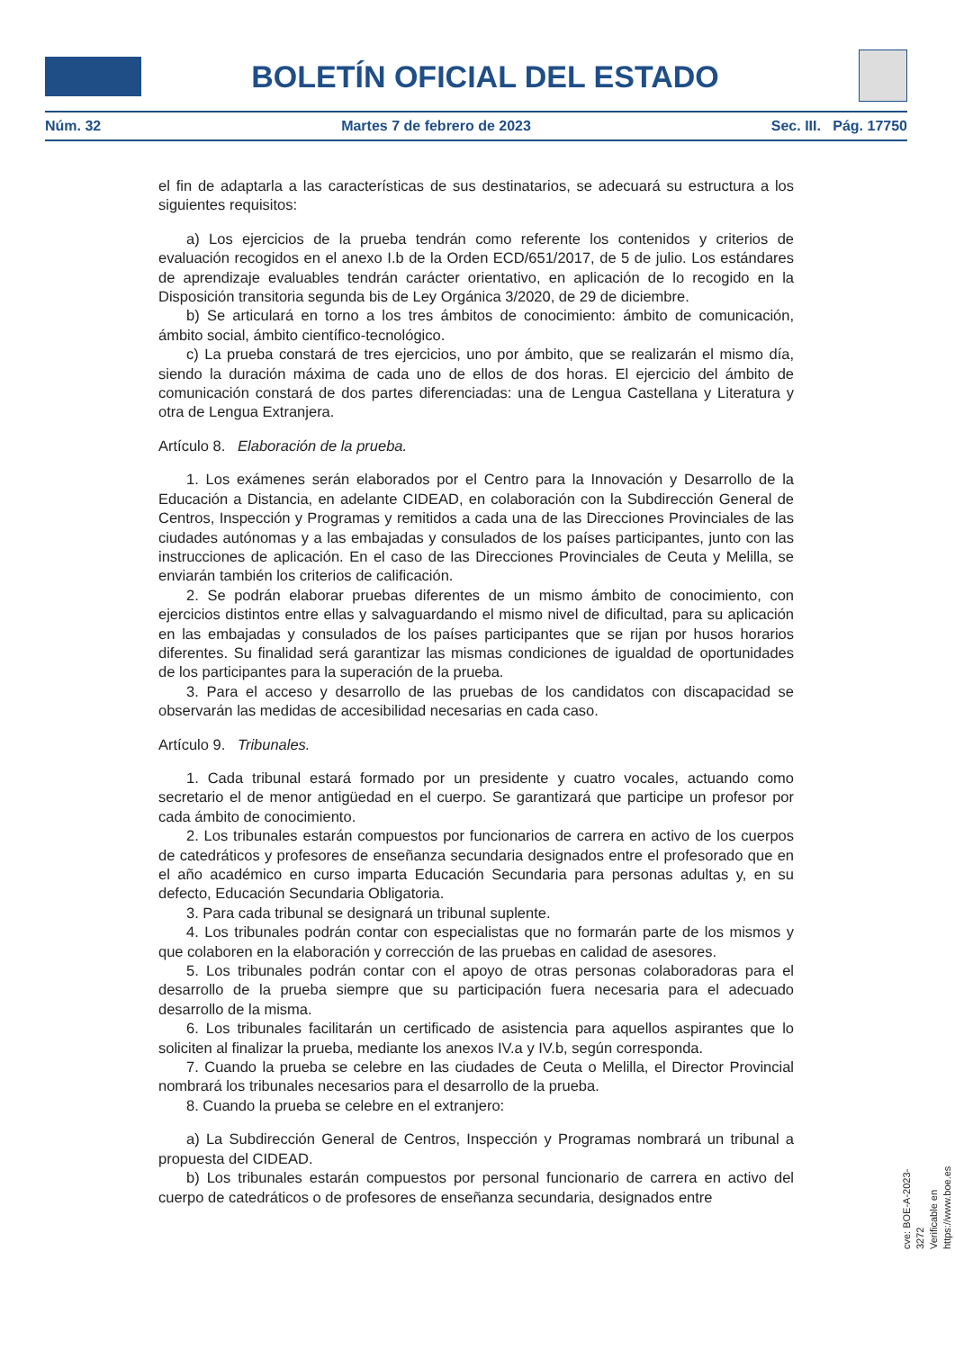BOLETÍN OFICIAL DEL ESTADO
Núm. 32 Martes 7 de febrero de 2023 Sec. III. Pág. 17750
el fin de adaptarla a las características de sus destinatarios, se adecuará su estructura a los siguientes requisitos:
a) Los ejercicios de la prueba tendrán como referente los contenidos y criterios de evaluación recogidos en el anexo I.b de la Orden ECD/651/2017, de 5 de julio. Los estándares de aprendizaje evaluables tendrán carácter orientativo, en aplicación de lo recogido en la Disposición transitoria segunda bis de Ley Orgánica 3/2020, de 29 de diciembre.
b) Se articulará en torno a los tres ámbitos de conocimiento: ámbito de comunicación, ámbito social, ámbito científico-tecnológico.
c) La prueba constará de tres ejercicios, uno por ámbito, que se realizarán el mismo día, siendo la duración máxima de cada uno de ellos de dos horas. El ejercicio del ámbito de comunicación constará de dos partes diferenciadas: una de Lengua Castellana y Literatura y otra de Lengua Extranjera.
Artículo 8. Elaboración de la prueba.
1. Los exámenes serán elaborados por el Centro para la Innovación y Desarrollo de la Educación a Distancia, en adelante CIDEAD, en colaboración con la Subdirección General de Centros, Inspección y Programas y remitidos a cada una de las Direcciones Provinciales de las ciudades autónomas y a las embajadas y consulados de los países participantes, junto con las instrucciones de aplicación. En el caso de las Direcciones Provinciales de Ceuta y Melilla, se enviarán también los criterios de calificación.
2. Se podrán elaborar pruebas diferentes de un mismo ámbito de conocimiento, con ejercicios distintos entre ellas y salvaguardando el mismo nivel de dificultad, para su aplicación en las embajadas y consulados de los países participantes que se rijan por husos horarios diferentes. Su finalidad será garantizar las mismas condiciones de igualdad de oportunidades de los participantes para la superación de la prueba.
3. Para el acceso y desarrollo de las pruebas de los candidatos con discapacidad se observarán las medidas de accesibilidad necesarias en cada caso.
Artículo 9. Tribunales.
1. Cada tribunal estará formado por un presidente y cuatro vocales, actuando como secretario el de menor antigüedad en el cuerpo. Se garantizará que participe un profesor por cada ámbito de conocimiento.
2. Los tribunales estarán compuestos por funcionarios de carrera en activo de los cuerpos de catedráticos y profesores de enseñanza secundaria designados entre el profesorado que en el año académico en curso imparta Educación Secundaria para personas adultas y, en su defecto, Educación Secundaria Obligatoria.
3. Para cada tribunal se designará un tribunal suplente.
4. Los tribunales podrán contar con especialistas que no formarán parte de los mismos y que colaboren en la elaboración y corrección de las pruebas en calidad de asesores.
5. Los tribunales podrán contar con el apoyo de otras personas colaboradoras para el desarrollo de la prueba siempre que su participación fuera necesaria para el adecuado desarrollo de la misma.
6. Los tribunales facilitarán un certificado de asistencia para aquellos aspirantes que lo soliciten al finalizar la prueba, mediante los anexos IV.a y IV.b, según corresponda.
7. Cuando la prueba se celebre en las ciudades de Ceuta o Melilla, el Director Provincial nombrará los tribunales necesarios para el desarrollo de la prueba.
8. Cuando la prueba se celebre en el extranjero:
a) La Subdirección General de Centros, Inspección y Programas nombrará un tribunal a propuesta del CIDEAD.
b) Los tribunales estarán compuestos por personal funcionario de carrera en activo del cuerpo de catedráticos o de profesores de enseñanza secundaria, designados entre
cve: BOE-A-2023-3272
Verificable en https://www.boe.es